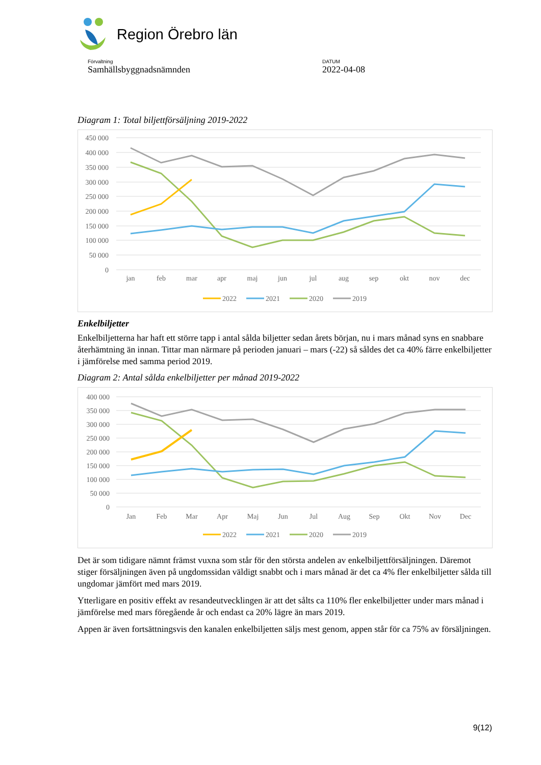Region Örebro län
Förvaltning
Samhällsbyggnadsnämnden
DATUM
2022-04-08
Diagram 1: Total biljettförsäljning 2019-2022
450 000
400 000
350 000
300 000
250 000
200 000
150 000
100 000
50 000
0
jan
feb
mar
apr
maj
jun
jul
aug
sep
okt
nov
dec
2022
2021
2020
2019
Enkelbiljetter
Enkelbiljetterna har haft ett större tapp i antal sålda biljetter sedan årets början, nu i mars månad syns en snabbare återhämtning än innan. Tittar man närmare på perioden januari – mars (-22) så såldes det ca 40% färre enkelbiljetter i jämförelse med samma period 2019.
Diagram 2: Antal sålda enkelbiljetter per månad 2019-2022
400 000
350 000
300 000
250 000
200 000
150 000
100 000
50 000
0
Jan
Feb
Mar
Apr
Maj
Jun
Jul
Aug
Sep
Okt
Nov
Dec
2022
2021
2020
2019
Det är som tidigare nämnt främst vuxna som står för den största andelen av enkelbiljettförsäljningen. Däremot stiger försäljningen även på ungdomssidan väldigt snabbt och i mars månad är det ca 4% fler enkelbiljetter sålda till ungdomar jämfört med mars 2019.
Ytterligare en positiv effekt av resandeutvecklingen är att det sålts ca 110% fler enkelbiljetter under mars månad i jämförelse med mars föregående år och endast ca 20% lägre än mars 2019.
Appen är även fortsättningsvis den kanalen enkelbiljetten säljs mest genom, appen står för ca 75% av försäljningen.
9(12)